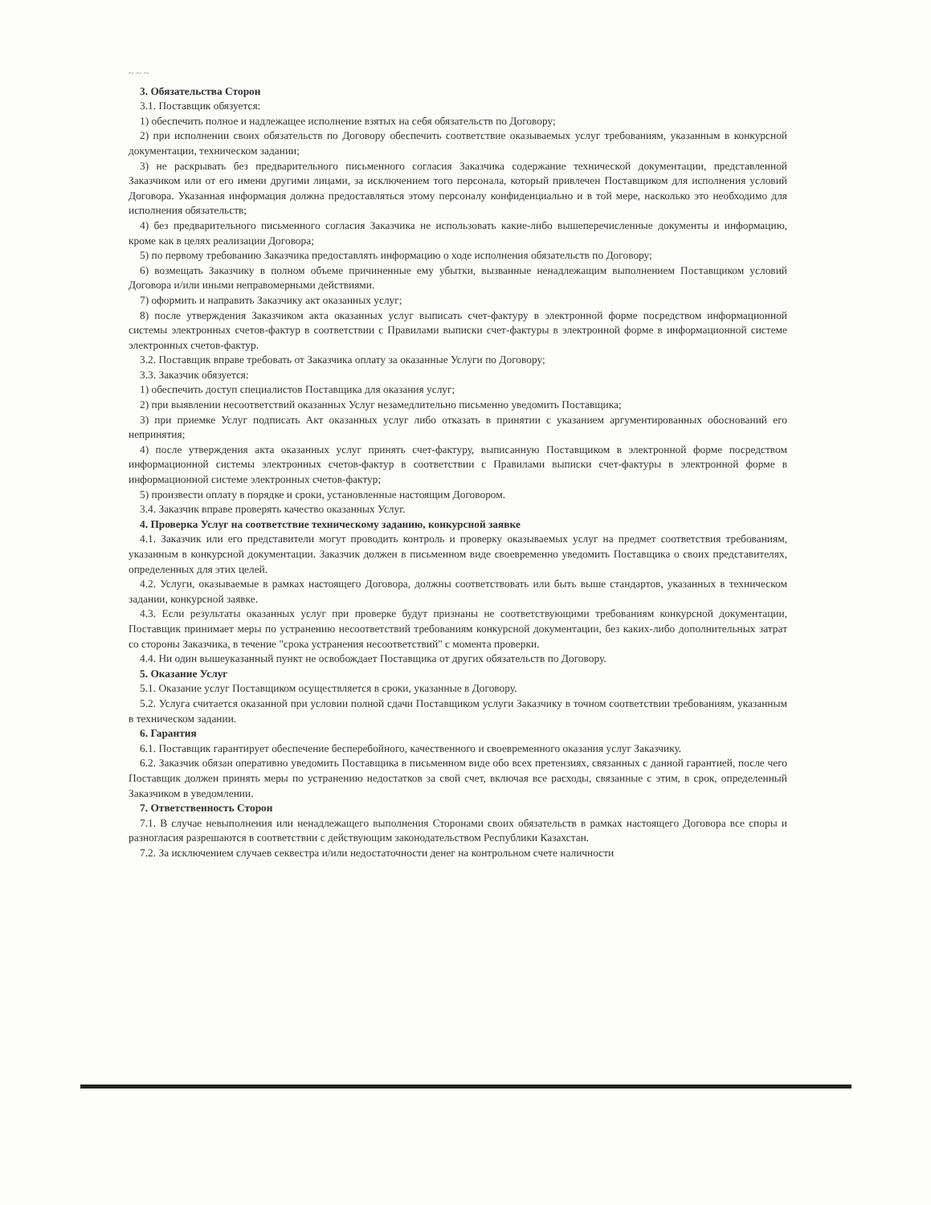~ ~ ~
3. Обязательства Сторон
3.1. Поставщик обязуется:
1) обеспечить полное и надлежащее исполнение взятых на себя обязательств по Договору;
2) при исполнении своих обязательств по Договору обеспечить соответствие оказываемых услуг требованиям, указанным в конкурсной документации, техническом задании;
3) не раскрывать без предварительного письменного согласия Заказчика содержание технической документации, представленной Заказчиком или от его имени другими лицами, за исключением того персонала, который привлечен Поставщиком для исполнения условий Договора. Указанная информация должна предоставляться этому персоналу конфиденциально и в той мере, насколько это необходимо для исполнения обязательств;
4) без предварительного письменного согласия Заказчика не использовать какие-либо вышеперечисленные документы и информацию, кроме как в целях реализации Договора;
5) по первому требованию Заказчика предоставлять информацию о ходе исполнения обязательств по Договору;
6) возмещать Заказчику в полном объеме причиненные ему убытки, вызванные ненадлежащим выполнением Поставщиком условий Договора и/или иными неправомерными действиями.
7) оформить и направить Заказчику акт оказанных услуг;
8) после утверждения Заказчиком акта оказанных услуг выписать счет-фактуру в электронной форме посредством информационной системы электронных счетов-фактур в соответствии с Правилами выписки счет-фактуры в электронной форме в информационной системе электронных счетов-фактур.
3.2. Поставщик вправе требовать от Заказчика оплату за оказанные Услуги по Договору;
3.3. Заказчик обязуется:
1) обеспечить доступ специалистов Поставщика для оказания услуг;
2) при выявлении несоответствий оказанных Услуг незамедлительно письменно уведомить Поставщика;
3) при приемке Услуг подписать Акт оказанных услуг либо отказать в принятии с указанием аргументированных обоснований его непринятия;
4) после утверждения акта оказанных услуг принять счет-фактуру, выписанную Поставщиком в электронной форме посредством информационной системы электронных счетов-фактур в соответствии с Правилами выписки счет-фактуры в электронной форме в информационной системе электронных счетов-фактур;
5) произвести оплату в порядке и сроки, установленные настоящим Договором.
3.4. Заказчик вправе проверять качество оказанных Услуг.
4. Проверка Услуг на соответствие техническому заданию, конкурсной заявке
4.1. Заказчик или его представители могут проводить контроль и проверку оказываемых услуг на предмет соответствия требованиям, указанным в конкурсной документации. Заказчик должен в письменном виде своевременно уведомить Поставщика о своих представителях, определенных для этих целей.
4.2. Услуги, оказываемые в рамках настоящего Договора, должны соответствовать или быть выше стандартов, указанных в техническом задании, конкурсной заявке.
4.3. Если результаты оказанных услуг при проверке будут признаны не соответствующими требованиям конкурсной документации, Поставщик принимает меры по устранению несоответствий требованиям конкурсной документации, без каких-либо дополнительных затрат со стороны Заказчика, в течение "срока устранения несоответствий" с момента проверки.
4.4. Ни один вышеуказанный пункт не освобождает Поставщика от других обязательств по Договору.
5. Оказание Услуг
5.1. Оказание услуг Поставщиком осуществляется в сроки, указанные в Договору.
5.2. Услуга считается оказанной при условии полной сдачи Поставщиком услуги Заказчику в точном соответствии требованиям, указанным в техническом задании.
6. Гарантия
6.1. Поставщик гарантирует обеспечение бесперебойного, качественного и своевременного оказания услуг Заказчику.
6.2. Заказчик обязан оперативно уведомить Поставщика в письменном виде обо всех претензиях, связанных с данной гарантией, после чего Поставщик должен принять меры по устранению недостатков за свой счет, включая все расходы, связанные с этим, в срок, определенный Заказчиком в уведомлении.
7. Ответственность Сторон
7.1. В случае невыполнения или ненадлежащего выполнения Сторонами своих обязательств в рамках настоящего Договора все споры и разногласия разрешаются в соответствии с действующим законодательством Республики Казахстан.
7.2. За исключением случаев секвестра и/или недостаточности денег на контрольном счете наличности